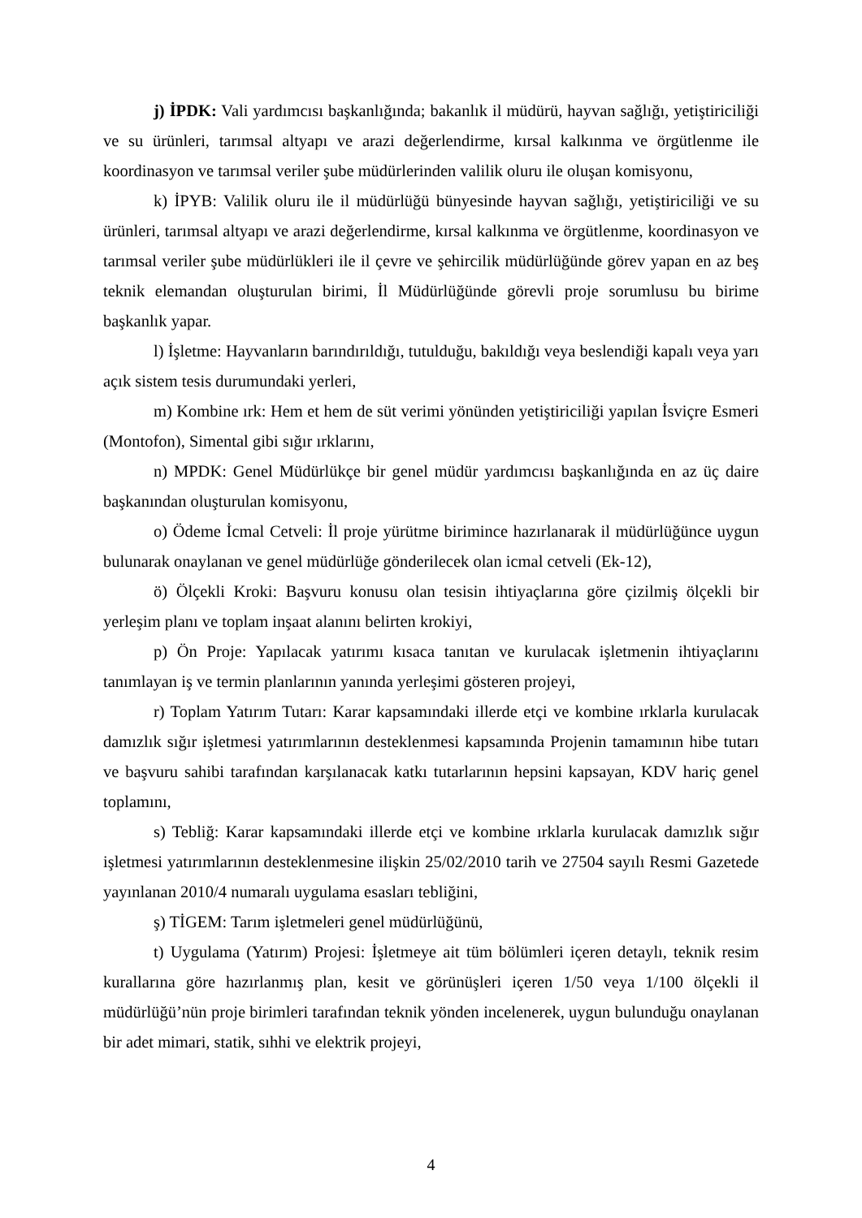j) İPDK: Vali yardımcısı başkanlığında; bakanlık il müdürü, hayvan sağlığı, yetiştiriciliği ve su ürünleri, tarımsal altyapı ve arazi değerlendirme, kırsal kalkınma ve örgütlenme ile koordinasyon ve tarımsal veriler şube müdürlerinden valilik oluru ile oluşan komisyonu,
k) İPYB: Valilik oluru ile il müdürlüğü bünyesinde hayvan sağlığı, yetiştiriciliği ve su ürünleri, tarımsal altyapı ve arazi değerlendirme, kırsal kalkınma ve örgütlenme, koordinasyon ve tarımsal veriler şube müdürlükleri ile il çevre ve şehircilik müdürlüğünde görev yapan en az beş teknik elemandan oluşturulan birimi, İl Müdürlüğünde görevli proje sorumlusu bu birime başkanlık yapar.
l) İşletme: Hayvanların barındırıldığı, tutulduğu, bakıldığı veya beslendiği kapalı veya yarı açık sistem tesis durumundaki yerleri,
m) Kombine ırk: Hem et hem de süt verimi yönünden yetiştiriciliği yapılan İsviçre Esmeri (Montofon), Simental gibi sığır ırklarını,
n) MPDK: Genel Müdürlükçe bir genel müdür yardımcısı başkanlığında en az üç daire başkanından oluşturulan komisyonu,
o) Ödeme İcmal Cetveli: İl proje yürütme birimince hazırlanarak il müdürlüğünce uygun bulunarak onaylanan ve genel müdürlüğe gönderilecek olan icmal cetveli (Ek-12),
ö) Ölçekli Kroki: Başvuru konusu olan tesisin ihtiyaçlarına göre çizilmiş ölçekli bir yerleşim planı ve toplam inşaat alanını belirten krokiyi,
p) Ön Proje: Yapılacak yatırımı kısaca tanıtan ve kurulacak işletmenin ihtiyaçlarını tanımlayan iş ve termin planlarının yanında yerleşimi gösteren projeyi,
r) Toplam Yatırım Tutarı: Karar kapsamındaki illerde etçi ve kombine ırklarla kurulacak damızlık sığır işletmesi yatırımlarının desteklenmesi kapsamında Projenin tamamının hibe tutarı ve başvuru sahibi tarafından karşılanacak katkı tutarlarının hepsini kapsayan, KDV hariç genel toplamını,
s) Tebliğ: Karar kapsamındaki illerde etçi ve kombine ırklarla kurulacak damızlık sığır işletmesi yatırımlarının desteklenmesine ilişkin 25/02/2010 tarih ve 27504 sayılı Resmi Gazetede yayınlanan 2010/4 numaralı uygulama esasları tebliğini,
ş) TİGEM: Tarım işletmeleri genel müdürlüğünü,
t) Uygulama (Yatırım) Projesi: İşletmeye ait tüm bölümleri içeren detaylı, teknik resim kurallarına göre hazırlanmış plan, kesit ve görünüşleri içeren 1/50 veya 1/100 ölçekli il müdürlüğü’nün proje birimleri tarafından teknik yönden incelenerek, uygun bulunduğu onaylanan bir adet mimari, statik, sıhhi ve elektrik projeyi,
4